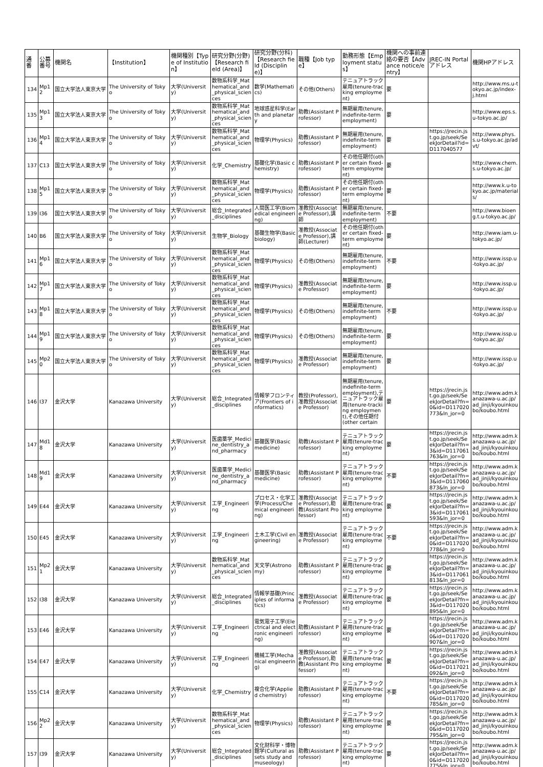| 通番 | 公募番号 | 機関名 | 【Institution】 | 機関種別【Type of Institution】 | 研究分野(分野)【Research field (Area)】 | 研究分野(分科)【Research field (Discipline)】 | 職種【Job type】 | 勤務形態【Employment status】 | 機関への事前連絡の要否【Advance notice/entry】 | JREC-IN Portalアドレス | 機関HPアドレス |
| --- | --- | --- | --- | --- | --- | --- | --- | --- | --- | --- | --- |
| 134 | Mp12 | 国立大学法人東京大学 | The University of Tokyo | 大学(University) | 数物系科学_Mathematical_and_physical_sciences | 数学(Mathematics) | その他(Others) | テニュアトラック雇用(tenure-tracking employment) | 要 | | http://www.ms.u-tokyo.ac.jp/index-j.html |
| 135 | Mp13 | 国立大学法人東京大学 | The University of Tokyo | 大学(University) | 数物系科学_Mathematical_and_physical_sciences | 地球惑星科学(Earth and planetary | 助教(Assistant Professor) | 無期雇用(tenure, indefinite-term employment) | 要 | | http://www.eps.s.u-tokyo.ac.jp/ |
| 136 | Mp14 | 国立大学法人東京大学 | The University of Tokyo | 大学(University) | 数物系科学_Mathematical_and_physical_sciences | 物理学(Physics) | 助教(Assistant Professor) | 無期雇用(tenure, indefinite-term employment) | 要 | https://jrecin.jst.go.jp/seek/SeekJorDetail?id=D117040577 | http://www.phys.s.u-tokyo.ac.jp/advt/ |
| 137 | C13 | 国立大学法人東京大学 | The University of Tokyo | 大学(University) | 化学_Chemistry | 基礎化学(Basic chemistry) | 助教(Assistant Professor) | その他任期付(other certain fixed-term employment) | 要 | | http://www.chem.s.u-tokyo.ac.jp/ |
| 138 | Mp15 | 国立大学法人東京大学 | The University of Tokyo | 大学(University) | 数物系科学_Mathematical_and_physical_sciences | 物理学(Physics) | 助教(Assistant Professor) | その他任期付(other certain fixed-term employment) | 要 | | http://www.k.u-tokyo.ac.jp/materials/ |
| 139 | I36 | 国立大学法人東京大学 | The University of Tokyo | 大学(University) | 総合_Integrated_disciplines | 人間医工学(Biomedical engineering) | 准教授(Associate Professor),講師 | 無期雇用(tenure, indefinite-term employment) | 不要 | | http://www.bioeng.t.u-tokyo.ac.jp/ |
| 140 | B6 | 国立大学法人東京大学 | The University of Tokyo | 大学(University) | 生物学_Biology | 基礎生物学(Basic biology) | 准教授(Associate Professor),講師(Lecturer) | その他任期付(other certain fixed-term employment) | 要 | | http://www.iam.u-tokyo.ac.jp/ |
| 141 | Mp16 | 国立大学法人東京大学 | The University of Tokyo | 大学(University) | 数物系科学_Mathematical_and_physical_sciences | 物理学(Physics) | その他(Others) | 無期雇用(tenure, indefinite-term employment) | 不要 | | http://www.issp.u-tokyo.ac.jp/ |
| 142 | Mp17 | 国立大学法人東京大学 | The University of Tokyo | 大学(University) | 数物系科学_Mathematical_and_physical_sciences | 物理学(Physics) | 准教授(Associate Professor) | 無期雇用(tenure, indefinite-term employment) | 要 | | http://www.issp.u-tokyo.ac.jp/ |
| 143 | Mp18 | 国立大学法人東京大学 | The University of Tokyo | 大学(University) | 数物系科学_Mathematical_and_physical_sciences | 物理学(Physics) | その他(Others) | 無期雇用(tenure, indefinite-term employment) | 不要 | | http://www.issp.u-tokyo.ac.jp/ |
| 144 | Mp19 | 国立大学法人東京大学 | The University of Tokyo | 大学(University) | 数物系科学_Mathematical_and_physical_sciences | 物理学(Physics) | その他(Others) | 無期雇用(tenure, indefinite-term employment) | 要 | | http://www.issp.u-tokyo.ac.jp/ |
| 145 | Mp20 | 国立大学法人東京大学 | The University of Tokyo | 大学(University) | 数物系科学_Mathematical_and_physical_sciences | 物理学(Physics) | 准教授(Associate Professor) | 無期雇用(tenure, indefinite-term employment) | 要 | | http://www.issp.u-tokyo.ac.jp/ |
| 146 | I37 | 金沢大学 | Kanazawa University | 大学(University) | 総合_Integrated_disciplines | 情報学フロンティア(Frontiers of informatics) | 教授(Professor),准教授(Associate Professor) | 無期雇用(tenure, indefinite-term employment),テニュアトラック雇用(tenure-tracking employment),その他任期付(other certain | 要 | https://jrecin.jst.go.jp/seek/SeekJorDetail?fn=0&id=D117020773&ln_jor=0 | http://www.adm.kanazawa-u.ac.jp/ad_jinji/kyouinkoubo/koubo.html |
| 147 | Md18 | 金沢大学 | Kanazawa University | 大学(University) | 医歯薬学_Medicine_dentistry_and_pharmacy | 基礎医学(Basic medicine) | 助教(Assistant Professor) | テニュアトラック雇用(tenure-tracking employment) | 要 | https://jrecin.jst.go.jp/seek/SeekJorDetail?fn=3&id=D117061763&ln_jor=0 | http://www.adm.kanazawa-u.ac.jp/ad_jinji/kyouinkoubo/koubo.html |
| 148 | Md19 | 金沢大学 | Kanazawa University | 大学(University) | 医歯薬学_Medicine_dentistry_and_pharmacy | 基礎医学(Basic medicine) | 助教(Assistant Professor) | テニュアトラック雇用(tenure-tracking employment) | 不要 | https://jrecin.jst.go.jp/seek/SeekJorDetail?fn=3&id=D117060873&ln_jor=0 | http://www.adm.kanazawa-u.ac.jp/ad_jinji/kyouinkoubo/koubo.html |
| 149 | E44 | 金沢大学 | Kanazawa University | 大学(University) | 工学_Engineering | プロセス・化学工学(Process/Chemical engineering) | 准教授(Associate Professor),助教(Assistant Professor) | テニュアトラック雇用(tenure-tracking employment) | 要 | https://jrecin.jst.go.jp/seek/SeekJorDetail?fn=3&id=D117061593&ln_jor=0 | http://www.adm.kanazawa-u.ac.jp/ad_jinji/kyouinkoubo/koubo.html |
| 150 | E45 | 金沢大学 | Kanazawa University | 大学(University) | 工学_Engineering | 土木工学(Civil engineering) | 准教授(Associate Professor) | テニュアトラック雇用(tenure-tracking employment) | 不要 | https://jrecin.jst.go.jp/seek/SeekJorDetail?fn=0&id=D117020778&ln_jor=0 | http://www.adm.kanazawa-u.ac.jp/ad_jinji/kyouinkoubo/koubo.html |
| 151 | Mp21 | 金沢大学 | Kanazawa University | 大学(University) | 数物系科学_Mathematical_and_physical_sciences | 天文学(Astronomy) | 助教(Assistant Professor) | テニュアトラック雇用(tenure-tracking employment) | 要 | https://jrecin.jst.go.jp/seek/SeekJorDetail?fn=3&id=D117061813&ln_jor=0 | http://www.adm.kanazawa-u.ac.jp/ad_jinji/kyouinkoubo/koubo.html |
| 152 | I38 | 金沢大学 | Kanazawa University | 大学(University) | 総合_Integrated_disciplines | 情報学基礎(Principles of informatics) | 准教授(Associate Professor) | テニュアトラック雇用(tenure-tracking employment) | 要 | https://jrecin.jst.go.jp/seek/SeekJorDetail?fn=3&id=D117020895&ln_jor=0 | http://www.adm.kanazawa-u.ac.jp/ad_jinji/kyouinkoubo/koubo.html |
| 153 | E46 | 金沢大学 | Kanazawa University | 大学(University) | 工学_Engineering | 電気電子工学(Electrical and electronic engineering) | 助教(Assistant Professor) | テニュアトラック雇用(tenure-tracking employment) | 要 | https://jrecin.jst.go.jp/seek/SeekJorDetail?fn=0&id=D117020907&ln_jor=0 | http://www.adm.kanazawa-u.ac.jp/ad_jinji/kyouinkoubo/koubo.html |
| 154 | E47 | 金沢大学 | Kanazawa University | 大学(University) | 工学_Engineering | 機械工学(Mechanical engineering) | 准教授(Associate Professor),助教(Assistant Professor) | テニュアトラック雇用(tenure-tracking employment) | 要 | https://jrecin.jst.go.jp/seek/SeekJorDetail?fn=0&id=D117021092&ln_jor=0 | http://www.adm.kanazawa-u.ac.jp/ad_jinji/kyouinkoubo/koubo.html |
| 155 | C14 | 金沢大学 | Kanazawa University | 大学(University) | 化学_Chemistry | 複合化学(Applied chemistry) | 助教(Assistant Professor) | テニュアトラック雇用(tenure-tracking employment) | 不要 | https://jrecin.jst.go.jp/seek/SeekJorDetail?fn=0&id=D117020785&ln_jor=0 | http://www.adm.kanazawa-u.ac.jp/ad_jinji/kyouinkoubo/koubo.html |
| 156 | Mp22 | 金沢大学 | Kanazawa University | 大学(University) | 数物系科学_Mathematical_and_physical_sciences | 物理学(Physics) | 助教(Assistant Professor) | テニュアトラック雇用(tenure-tracking employment) | 要 | https://jrecin.jst.go.jp/seek/SeekJorDetail?fn=0&id=D117020795&ln_jor=0 | http://www.adm.kanazawa-u.ac.jp/ad_jinji/kyouinkoubo/koubo.html |
| 157 | I39 | 金沢大学 | Kanazawa University | 大学(University) | 総合_Integrated_disciplines | 文化財科学・博物館学(Cultural assets study and museology) | 助教(Assistant Professor) | テニュアトラック雇用(tenure-tracking employment) | 要 | https://jrecin.jst.go.jp/seek/SeekJorDetail?fn=0&id=D117020775&ln_jor=0 | http://www.adm.kanazawa-u.ac.jp/ad_jinji/kyouinkoubo/koubo.html |